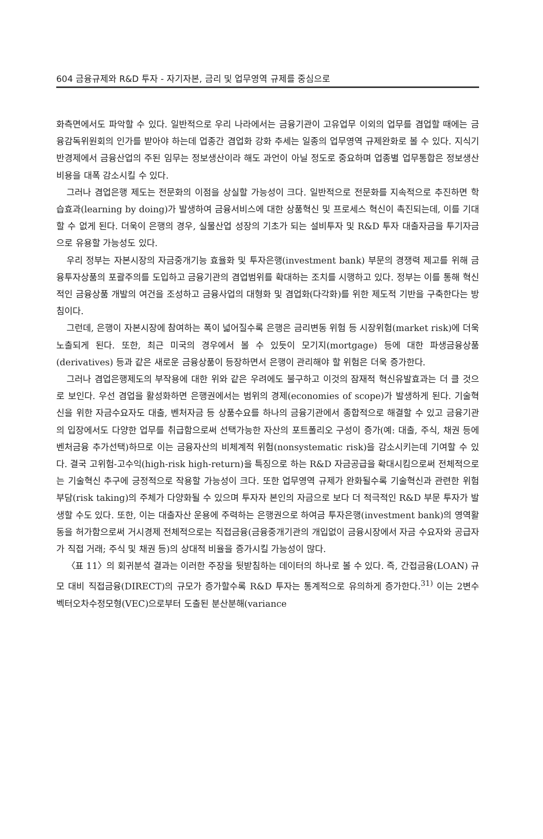604 금융규제와 R&D 투자 - 자기자본, 금리 및 업무영역 규제를 중심으로
화측면에서도 파악할 수 있다. 일반적으로 우리 나라에서는 금융기관이 고유업무 이외의 업무를 겸업할 때에는 금융감독위원회의 인가를 받아야 하는데 업종간 겸업화 강화 추세는 일종의 업무영역 규제완화로 볼 수 있다. 지식기반경제에서 금융산업의 주된 임무는 정보생산이라 해도 과언이 아닐 정도로 중요하며 업종별 업무통합은 정보생산비용을 대폭 감소시킬 수 있다.
그러나 겸업은행 제도는 전문화의 이점을 상실할 가능성이 크다. 일반적으로 전문화를 지속적으로 추진하면 학습효과(learning by doing)가 발생하여 금융서비스에 대한 상품혁신 및 프로세스 혁신이 촉진되는데, 이를 기대할 수 없게 된다. 더욱이 은행의 경우, 실물산업 성장의 기초가 되는 설비투자 및 R&D 투자 대출자금을 투기자금으로 유용할 가능성도 있다.
우리 정부는 자본시장의 자금중개기능 효율화 및 투자은행(investment bank) 부문의 경쟁력 제고를 위해 금융투자상품의 포괄주의를 도입하고 금융기관의 겸업범위를 확대하는 조치를 시행하고 있다. 정부는 이를 통해 혁신적인 금융상품 개발의 여건을 조성하고 금융사업의 대형화 및 겸업화(다각화)를 위한 제도적 기반을 구축한다는 방침이다.
그런데, 은행이 자본시장에 참여하는 폭이 넓어질수록 은행은 금리변동 위험 등 시장위험(market risk)에 더욱 노출되게 된다. 또한, 최근 미국의 경우에서 볼 수 있듯이 모기지(mortgage) 등에 대한 파생금융상품(derivatives) 등과 같은 새로운 금융상품이 등장하면서 은행이 관리해야 할 위험은 더욱 증가한다.
그러나 겸업은행제도의 부작용에 대한 위와 같은 우려에도 불구하고 이것의 잠재적 혁신유발효과는 더 클 것으로 보인다. 우선 겸업을 활성화하면 은행권에서는 범위의 경제(economies of scope)가 발생하게 된다. 기술혁신을 위한 자금수요자도 대출, 벤처자금 등 상품수요를 하나의 금융기관에서 종합적으로 해결할 수 있고 금융기관의 입장에서도 다양한 업무를 취급함으로써 선택가능한 자산의 포트폴리오 구성이 증가(예: 대출, 주식, 채권 등에 벤처금융 추가선택)하므로 이는 금융자산의 비체계적 위험(nonsystematic risk)을 감소시키는데 기여할 수 있다. 결국 고위험-고수익(high-risk high-return)을 특징으로 하는 R&D 자금공급을 확대시킴으로써 전체적으로는 기술혁신 추구에 긍정적으로 작용할 가능성이 크다. 또한 업무영역 규제가 완화될수록 기술혁신과 관련한 위험부담(risk taking)의 주체가 다양화될 수 있으며 투자자 본인의 자금으로 보다 더 적극적인 R&D 부문 투자가 발생할 수도 있다. 또한, 이는 대출자산 운용에 주력하는 은행권으로 하여금 투자은행(investment bank)의 영역활동을 허가함으로써 거시경제 전체적으로는 직접금융(금융중개기관의 개입없이 금융시장에서 자금 수요자와 공급자가 직접 거래; 주식 및 채권 등)의 상대적 비율을 증가시킬 가능성이 많다.
〈표 11〉의 회귀분석 결과는 이러한 주장을 뒷받침하는 데이터의 하나로 볼 수 있다. 즉, 간접금융(LOAN) 규모 대비 직접금융(DIRECT)의 규모가 증가할수록 R&D 투자는 통계적으로 유의하게 증가한다.<sup>31)</sup> 이는 2변수 벡터오차수정모형(VEC)으로부터 도출된 분산분해(variance